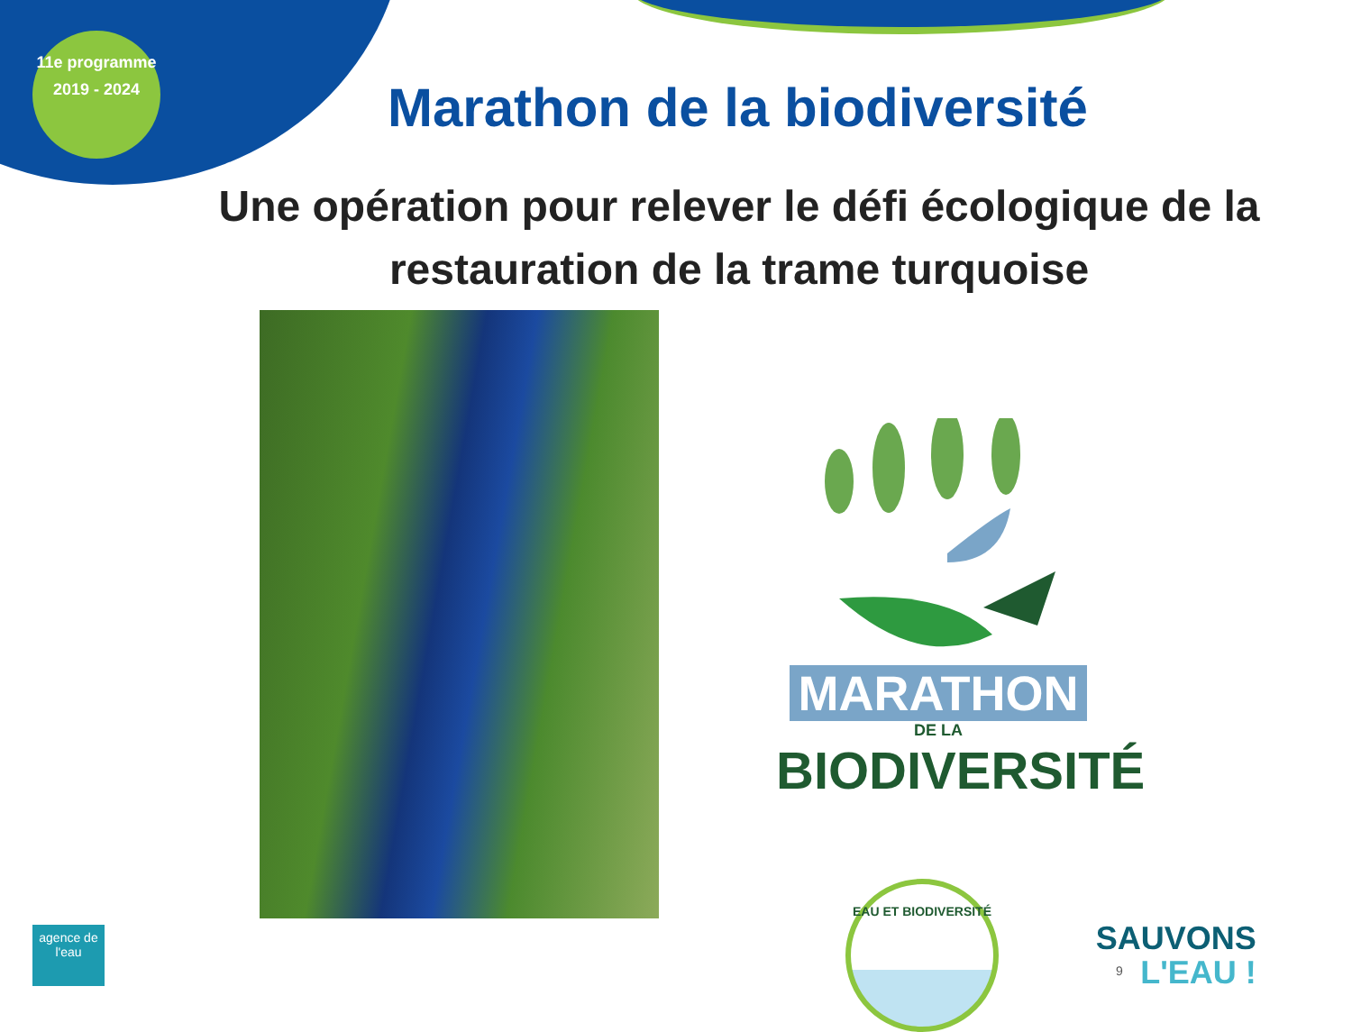11e programme
2019 - 2024
Marathon de la biodiversité
Une opération pour relever le défi écologique de la restauration de la trame turquoise
MARATHON DE LA
BIODIVERSITÉ
agence de l'eau
EAU ET BIODIVERSITÉ
9
SAUVONS
L'EAU !